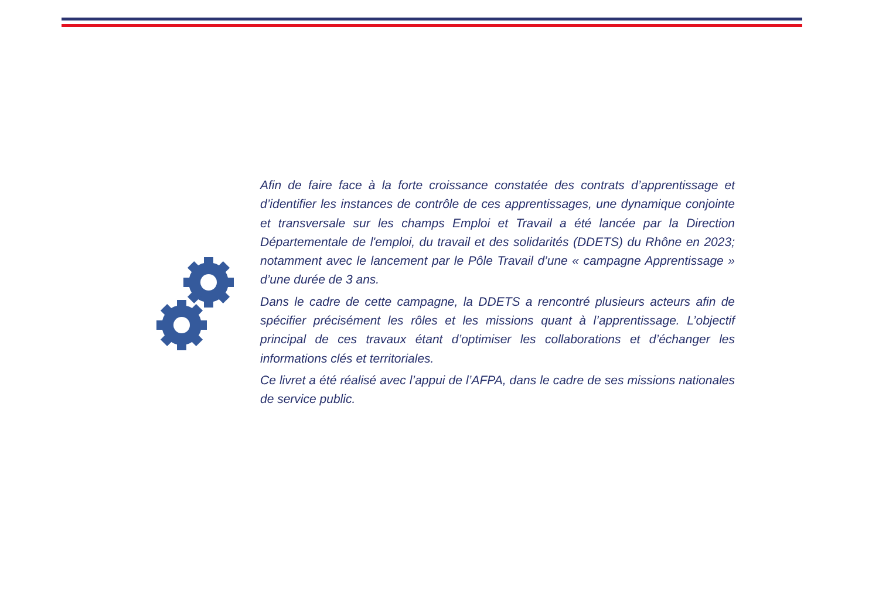Afin de faire face à la forte croissance constatée des contrats d’apprentissage et d’identifier les instances de contrôle de ces apprentissages, une dynamique conjointe et transversale sur les champs Emploi et Travail a été lancée par la Direction Départementale de l'emploi, du travail et des solidarités (DDETS) du Rhône en 2023; notamment avec le lancement par le Pôle Travail d’une « campagne Apprentissage » d’une durée de 3 ans.
Dans le cadre de cette campagne, la DDETS a rencontré plusieurs acteurs afin de spécifier précisément les rôles et les missions quant à l’apprentissage. L’objectif principal de ces travaux étant d’optimiser les collaborations et d’échanger les informations clés et territoriales.
Ce livret a été réalisé avec l’appui de l’AFPA, dans le cadre de ses missions nationales de service public.